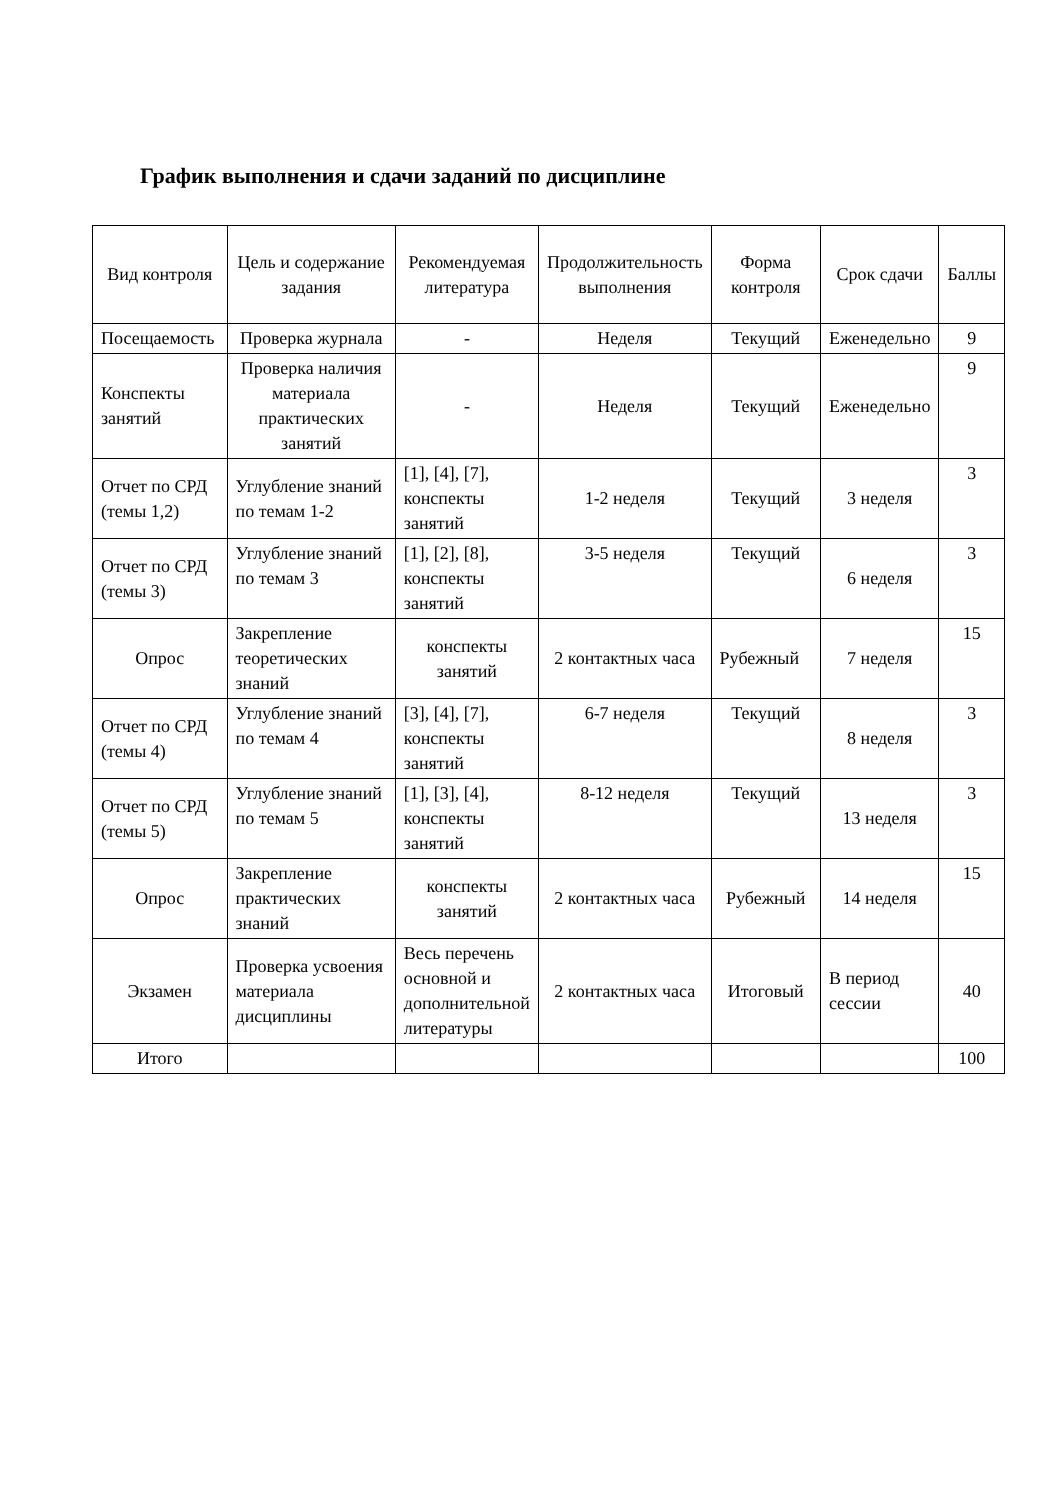График выполнения и сдачи заданий по дисциплине
| Вид контроля | Цель и содержание задания | Рекомендуемая литература | Продолжительность выполнения | Форма контроля | Срок сдачи | Баллы |
| --- | --- | --- | --- | --- | --- | --- |
| Посещаемость | Проверка журнала | - | Неделя | Текущий | Еженедельно | 9 |
| Конспекты занятий | Проверка наличия материала практических занятий | - | Неделя | Текущий | Еженедельно | 9 |
| Отчет по СРД (темы 1,2) | Углубление знаний по темам 1-2 | [1], [4], [7], конспекты занятий | 1-2 неделя | Текущий | 3 неделя | 3 |
| Отчет по СРД (темы 3) | Углубление знаний по темам 3 | [1], [2], [8], конспекты занятий | 3-5 неделя | Текущий | 6 неделя | 3 |
| Опрос | Закрепление теоретических знаний | конспекты занятий | 2 контактных часа | Рубежный | 7 неделя | 15 |
| Отчет по СРД (темы 4) | Углубление знаний по темам 4 | [3], [4], [7], конспекты занятий | 6-7 неделя | Текущий | 8 неделя | 3 |
| Отчет по СРД (темы 5) | Углубление знаний по темам 5 | [1], [3], [4], конспекты занятий | 8-12 неделя | Текущий | 13 неделя | 3 |
| Опрос | Закрепление практических знаний | конспекты занятий | 2 контактных часа | Рубежный | 14 неделя | 15 |
| Экзамен | Проверка усвоения материала дисциплины | Весь перечень основной и дополнительной литературы | 2 контактных часа | Итоговый | В период сессии | 40 |
| Итого | | | | | | 100 |